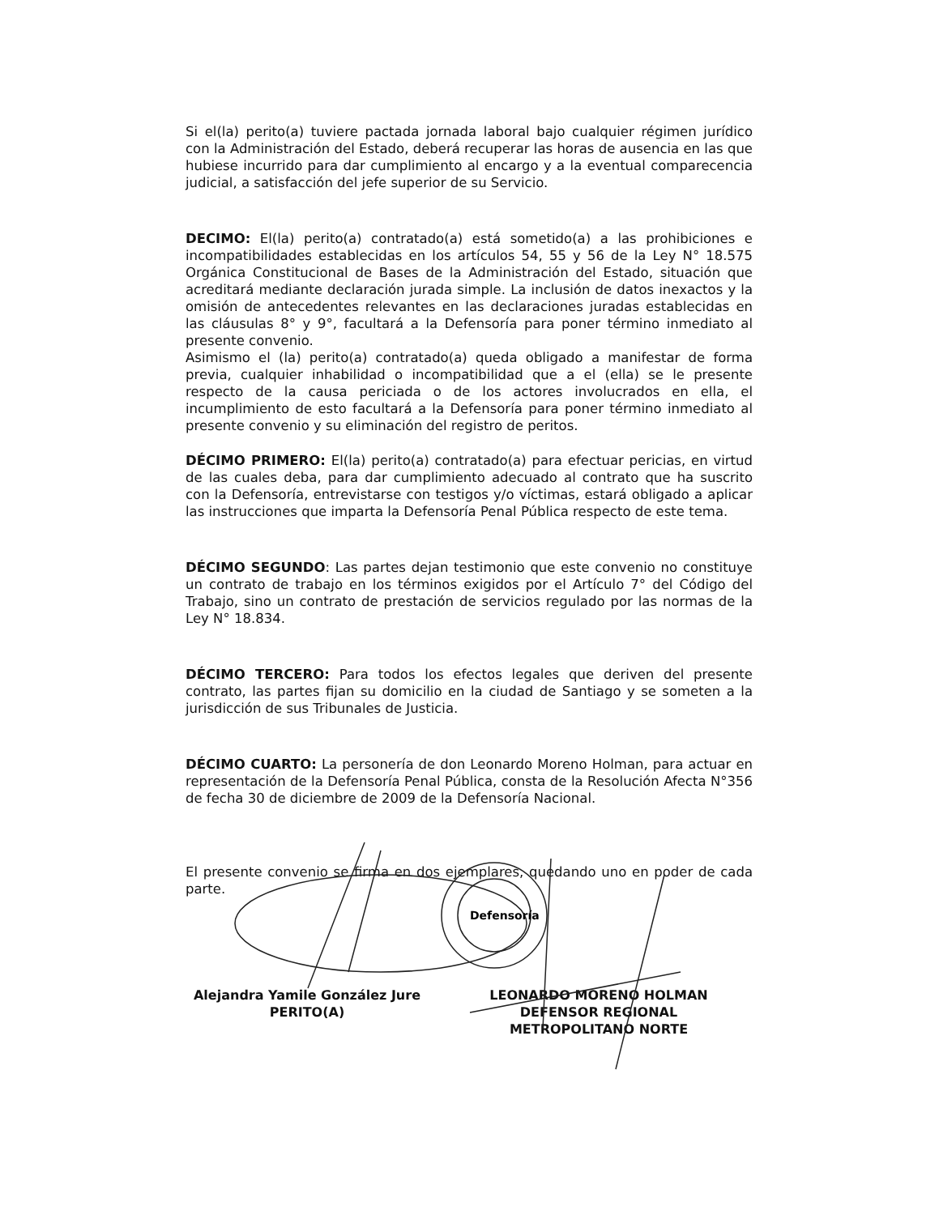Si el(la) perito(a) tuviere pactada jornada laboral bajo cualquier régimen jurídico con la Administración del Estado, deberá recuperar las horas de ausencia en las que hubiese incurrido para dar cumplimiento al encargo y a la eventual comparecencia judicial, a satisfacción del jefe superior de su Servicio.
DECIMO: El(la) perito(a) contratado(a) está sometido(a) a las prohibiciones e incompatibilidades establecidas en los artículos 54, 55 y 56 de la Ley N° 18.575 Orgánica Constitucional de Bases de la Administración del Estado, situación que acreditará mediante declaración jurada simple. La inclusión de datos inexactos y la omisión de antecedentes relevantes en las declaraciones juradas establecidas en las cláusulas 8° y 9°, facultará a la Defensoría para poner término inmediato al presente convenio.
Asimismo el (la) perito(a) contratado(a) queda obligado a manifestar de forma previa, cualquier inhabilidad o incompatibilidad que a el (ella) se le presente respecto de la causa periciada o de los actores involucrados en ella, el incumplimiento de esto facultará a la Defensoría para poner término inmediato al presente convenio y su eliminación del registro de peritos.
DÉCIMO PRIMERO: El(la) perito(a) contratado(a) para efectuar pericias, en virtud de las cuales deba, para dar cumplimiento adecuado al contrato que ha suscrito con la Defensoría, entrevistarse con testigos y/o víctimas, estará obligado a aplicar las instrucciones que imparta la Defensoría Penal Pública respecto de este tema.
DÉCIMO SEGUNDO: Las partes dejan testimonio que este convenio no constituye un contrato de trabajo en los términos exigidos por el Artículo 7° del Código del Trabajo, sino un contrato de prestación de servicios regulado por las normas de la Ley N° 18.834.
DÉCIMO TERCERO: Para todos los efectos legales que deriven del presente contrato, las partes fijan su domicilio en la ciudad de Santiago y se someten a la jurisdicción de sus Tribunales de Justicia.
DÉCIMO CUARTO: La personería de don Leonardo Moreno Holman, para actuar en representación de la Defensoría Penal Pública, consta de la Resolución Afecta N°356 de fecha 30 de diciembre de 2009 de la Defensoría Nacional.
El presente convenio se firma en dos ejemplares, quedando uno en poder de cada parte.
Alejandra Yamile González Jure
PERITO(A)
LEONARDO MORENO HOLMAN
DEFENSOR REGIONAL
METROPOLITANO NORTE
Defensoría